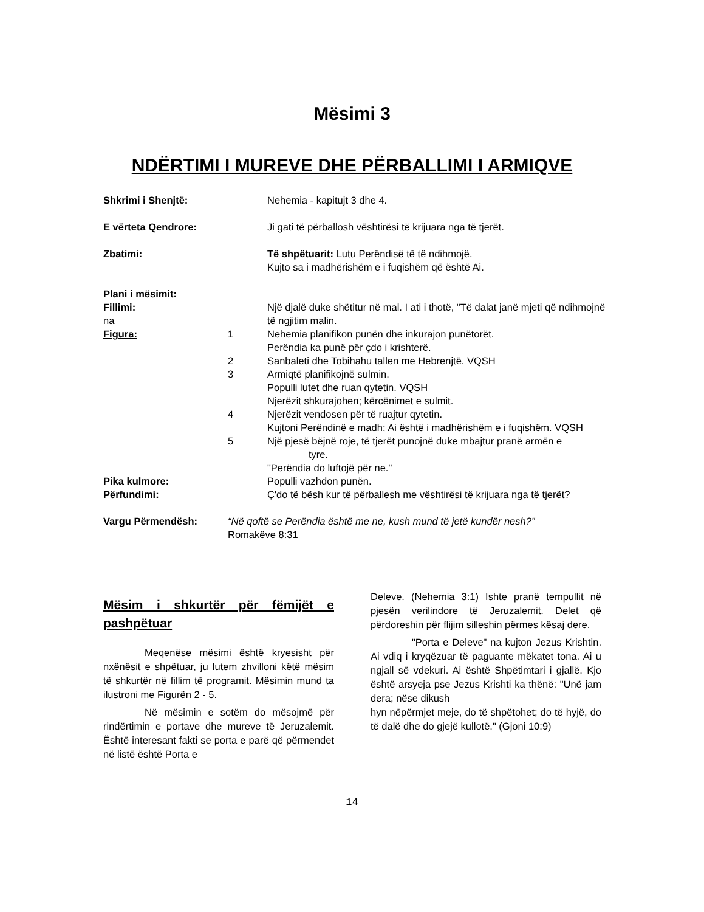Mësimi 3
NDËRTIMI I MUREVE DHE PËRBALLIMI I ARMIQVE
Shkrimi i Shenjtë: Nehemia - kapitujt 3 dhe 4.
E vërteta Qendrore: Ji gati të përballosh vështirësi të krijuara nga të tjerët.
Zbatimi: Të shpëtuarit: Lutu Perëndisë të të ndihmojë.
Kujto sa i madhërishëm e i fuqishëm që është Ai.
Plani i mësimit:
Fillimi:
na
Një djalë duke shëtitur në mal. I ati i thotë, "Të dalat janë mjeti që ndihmojnë të ngjitim malin.
Figura: 1 Nehemia planifikon punën dhe inkurajon punëtorët.
Perëndia ka punë për çdo i krishterë.
2 Sanbaleti dhe Tobihahu tallen me Hebrenjtë. VQSH
3 Armiqtë planifikojnë sulmin.
Populli lutet dhe ruan qytetin. VQSH
Njerëzit shkurajohen; kërcënimet e sulmit.
4 Njerëzit vendosen për të ruajtur qytetin.
Kujtoni Perëndinë e madh; Ai është i madhërishëm e i fuqishëm. VQSH
5 Një pjesë bëjnë roje, të tjerët punojnë duke mbajtur pranë armën e
tyre.
"Perëndia do luftojë për ne."
Pika kulmore: Populli vazhdon punën.
Përfundimi: Ç'do të bësh kur të përballesh me vështirësi të krijuara nga të tjerët?
Vargu Përmendësh: “Në qoftë se Perëndia është me ne, kush mund të jetë kundër nesh?”
Romakëve 8:31
Mësim i shkurtër për fëmijët e pashpëtuar
Meqenëse mësimi është kryesisht për nxënësit e shpëtuar, ju lutem zhvilloni këtë mësim të shkurtër në fillim të programit. Mësimin mund ta ilustroni me Figurën 2 - 5.
Në mësimin e sotëm do mësojmë për rindërtimin e portave dhe mureve të Jeruzalemit. Është interesant fakti se porta e parë që përmendet në listë është Porta e
Deleve. (Nehemia 3:1) Ishte pranë tempullit në pjesën verilindore të Jeruzalemit. Delet që përdoreshin për flijim silleshin përmes kësaj dere.
"Porta e Deleve" na kujton Jezus Krishtin. Ai vdiq i kryqëzuar të paguante mëkatet tona. Ai u ngjall së vdekuri. Ai është Shpëtimtari i gjallë. Kjo është arsyeja pse Jezus Krishti ka thënë: "Unë jam dera; nëse dikush
hyn nëpërmjet meje, do të shpëtohet; do të hyjë, do të dalë dhe do gjejë kullotë." (Gjoni 10:9)
14